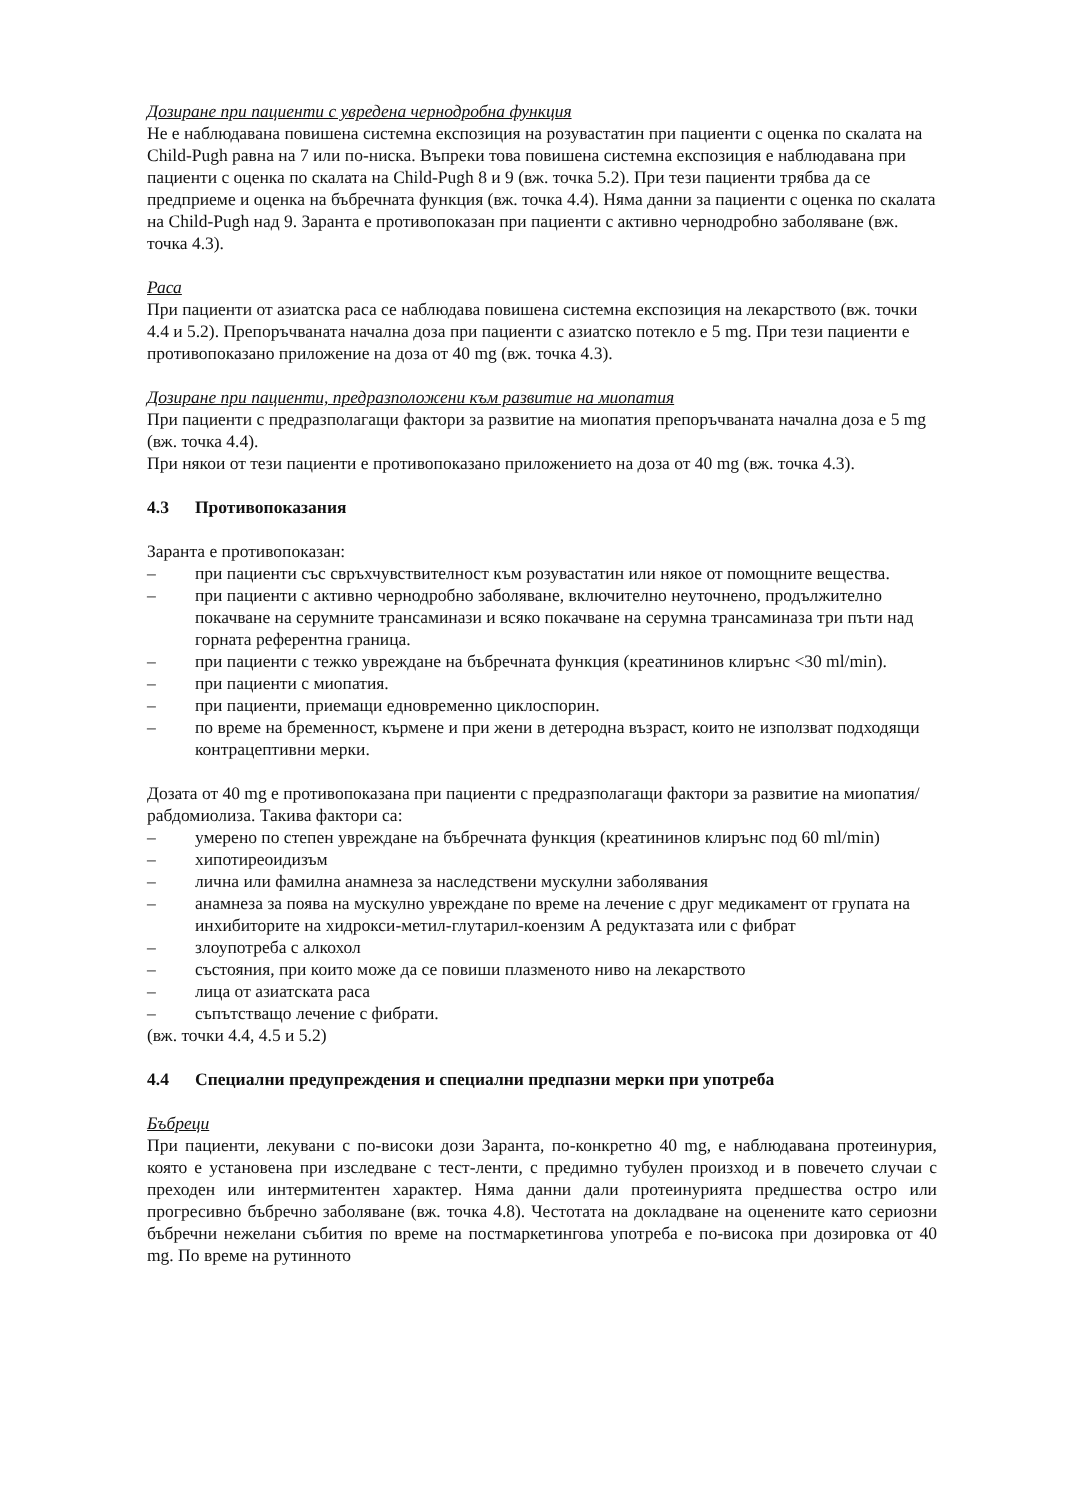Дозиране при пациенти с увредена чернодробна функция
Не е наблюдавана повишена системна експозиция на розувастатин при пациенти с оценка по скалата на Child-Pugh равна на 7 или по-ниска. Въпреки това повишена системна експозиция е наблюдавана при пациенти с оценка по скалата на Child-Pugh 8 и 9 (вж. точка 5.2). При тези пациенти трябва да се предприеме и оценка на бъбречната функция (вж. точка 4.4). Няма данни за пациенти с оценка по скалата на Child-Pugh над 9. Заранта е противопоказан при пациенти с активно чернодробно заболяване (вж. точка 4.3).
Раса
При пациенти от азиатска раса се наблюдава повишена системна експозиция на лекарството (вж. точки 4.4 и 5.2). Препоръчваната начална доза при пациенти с азиатско потекло е 5 mg. При тези пациенти е противопоказано приложение на доза от 40 mg (вж. точка 4.3).
Дозиране при пациенти, предразположени към развитие на миопатия
При пациенти с предразполагащи фактори за развитие на миопатия препоръчваната начална доза е 5 mg (вж. точка 4.4).
При някои от тези пациенти е противопоказано приложението на доза от 40 mg (вж. точка 4.3).
4.3 Противопоказания
Заранта е противопоказан:
– при пациенти със свръхчувствителност към розувастатин или някое от помощните вещества.
– при пациенти с активно чернодробно заболяване, включително неуточнено, продължително покачване на серумните трансаминази и всяко покачване на серумна трансаминаза три пъти над горната референтна граница.
– при пациенти с тежко увреждане на бъбречната функция (креатининов клирънс <30 ml/min).
– при пациенти с миопатия.
– при пациенти, приемащи едновременно циклоспорин.
– по време на бременност, кърмене и при жени в детеродна възраст, които не използват подходящи контрацептивни мерки.
Дозата от 40 mg е противопоказана при пациенти с предразполагащи фактори за развитие на миопатия/рабдомиолиза. Такива фактори са:
– умерено по степен увреждане на бъбречната функция (креатининов клирънс под 60 ml/min)
– хипотиреоидизъм
– лична или фамилна анамнеза за наследствени мускулни заболявания
– анамнеза за поява на мускулно увреждане по време на лечение с друг медикамент от групата на инхибиторите на хидрокси-метил-глутарил-коензим А редуктазата или с фибрат
– злоупотреба с алкохол
– състояния, при които може да се повиши плазменото ниво на лекарството
– лица от азиатската раса
– съпътстващо лечение с фибрати.
(вж. точки 4.4, 4.5 и 5.2)
4.4 Специални предупреждения и специални предпазни мерки при употреба
Бъбреци
При пациенти, лекувани с по-високи дози Заранта, по-конкретно 40 mg, е наблюдавана протеинурия, която е установена при изследване с тест-ленти, с предимно тубулен произход и в повечето случаи с преходен или интермитентен характер. Няма данни дали протеинурията предшества остро или прогресивно бъбречно заболяване (вж. точка 4.8). Честотата на докладване на оценените като сериозни бъбречни нежелани събития по време на постмаркетингова употреба е по-висока при дозировка от 40 mg. По време на рутинното